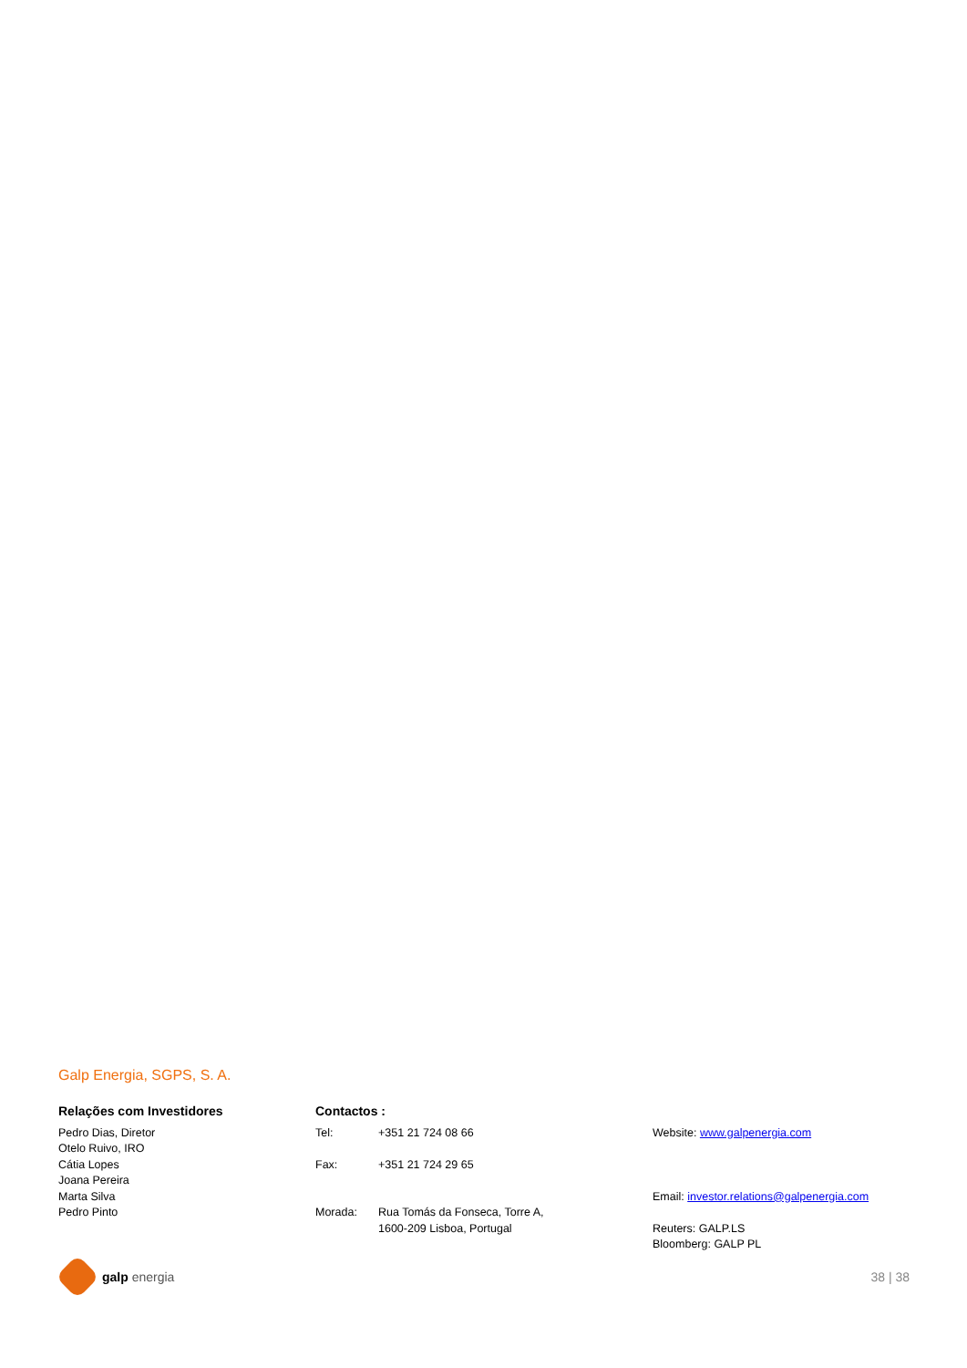Galp Energia, SGPS, S. A.
Relações com Investidores
Pedro Dias, Diretor
Otelo Ruivo, IRO
Cátia Lopes
Joana Pereira
Marta Silva
Pedro Pinto
Contactos :
Tel: +351 21 724 08 66
Fax: +351 21 724 29 65
Morada: Rua Tomás da Fonseca, Torre A,
1600-209 Lisboa, Portugal
Website: www.galpenergia.com
Email: investor.relations@galpenergia.com
Reuters: GALP.LS
Bloomberg: GALP PL
galp energia 38 | 38